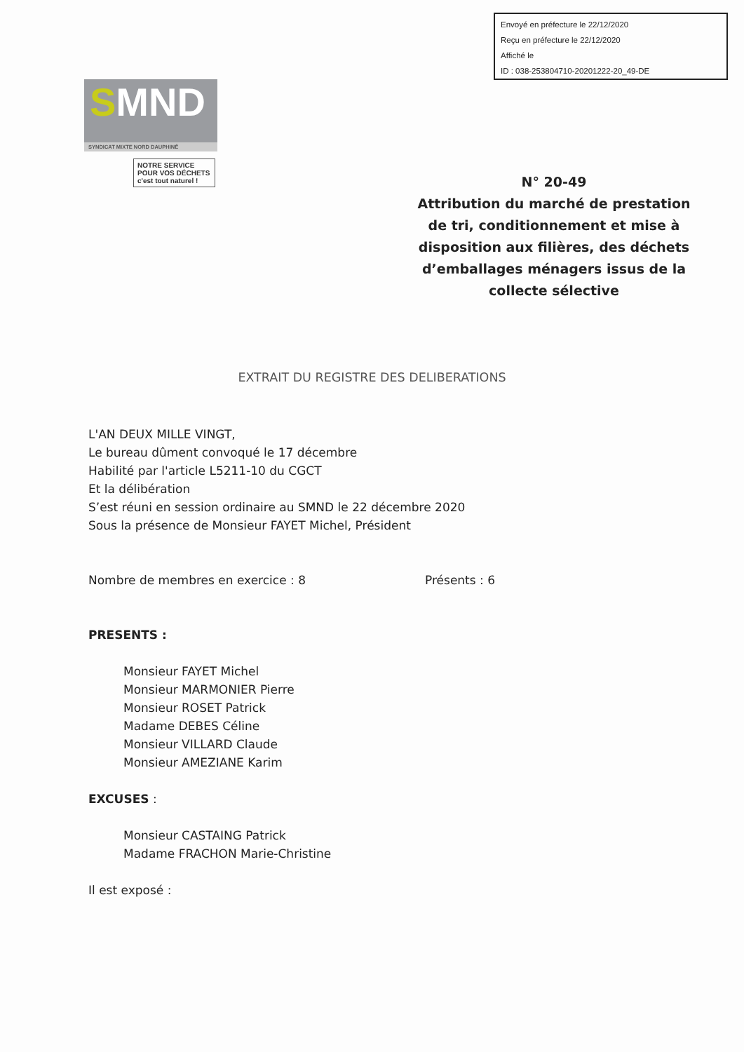Envoyé en préfecture le 22/12/2020
Reçu en préfecture le 22/12/2020
Affiché le
ID : 038-253804710-20201222-20_49-DE
SMND
SYNDICAT MIXTE NORD DAUPHINÉ
NOTRE SERVICE
POUR VOS DÉCHETS
c'est tout naturel !
N° 20-49
Attribution du marché de prestation de tri, conditionnement et mise à disposition aux filières, des déchets d’emballages ménagers issus de la collecte sélective
EXTRAIT DU REGISTRE DES DELIBERATIONS
L'AN DEUX MILLE VINGT,
Le bureau dûment convoqué le 17 décembre
Habilité par l'article L5211-10 du CGCT
Et la délibération
S’est réuni en session ordinaire au SMND le 22 décembre 2020
Sous la présence de Monsieur FAYET Michel, Président
Nombre de membres en exercice : 8 Présents : 6
PRESENTS :
Monsieur FAYET Michel
Monsieur MARMONIER Pierre
Monsieur ROSET Patrick
Madame DEBES Céline
Monsieur VILLARD Claude
Monsieur AMEZIANE Karim
EXCUSES :
Monsieur CASTAING Patrick
Madame FRACHON Marie-Christine
Il est exposé :